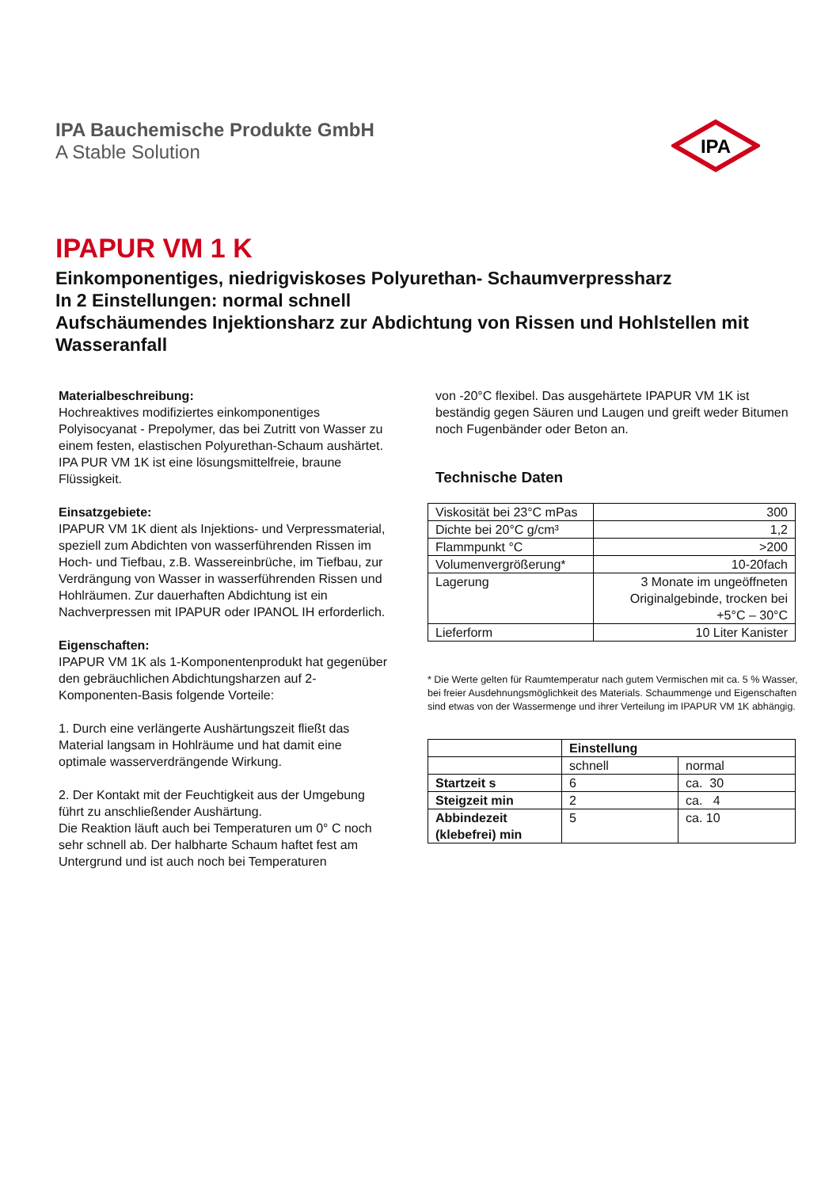IPA Bauchemische Produkte GmbH
A Stable Solution
IPA
IPAPUR VM 1 K
Einkomponentiges, niedrigviskoses Polyurethan- Schaumverpressharz
In 2 Einstellungen: normal schnell
Aufschäumendes Injektionsharz zur Abdichtung von Rissen und Hohlstellen mit Wasseranfall
Materialbeschreibung:
Hochreaktives modifiziertes einkomponentiges Polyisocyanat - Prepolymer, das bei Zutritt von Wasser zu einem festen, elastischen Polyurethan-Schaum aushärtet. IPA PUR VM 1K ist eine lösungsmittelfreie, braune Flüssigkeit.
Einsatzgebiete:
IPAPUR VM 1K dient als Injektions- und Verpressmaterial, speziell zum Abdichten von wasserführenden Rissen im Hoch- und Tiefbau, z.B. Wassereinbrüche, im Tiefbau, zur Verdrängung von Wasser in wasserführenden Rissen und Hohlräumen. Zur dauerhaften Abdichtung ist ein Nachverpressen mit IPAPUR oder IPANOL IH erforderlich.
Eigenschaften:
IPAPUR VM 1K als 1-Komponentenprodukt hat gegenüber den gebräuchlichen Abdichtungsharzen auf 2-Komponenten-Basis folgende Vorteile:
1. Durch eine verlängerte Aushärtungszeit fließt das Material langsam in Hohlräume und hat damit eine optimale wasserverdrängende Wirkung.
2. Der Kontakt mit der Feuchtigkeit aus der Umgebung führt zu anschließender Aushärtung.
Die Reaktion läuft auch bei Temperaturen um 0° C noch sehr schnell ab. Der halbharte Schaum haftet fest am Untergrund und ist auch noch bei Temperaturen
von -20°C flexibel. Das ausgehärtete IPAPUR VM 1K ist beständig gegen Säuren und Laugen und greift weder Bitumen noch Fugenbänder oder Beton an.
Technische Daten
| Viskosität bei 23°C mPas | 300 |
| Dichte bei 20°C g/cm³ | 1,2 |
| Flammpunkt °C | >200 |
| Volumenvergrößerung* | 10-20fach |
| Lagerung | 3 Monate im ungeöffneten Originalgebinde, trocken bei +5°C – 30°C |
| Lieferform | 10 Liter Kanister |
* Die Werte gelten für Raumtemperatur nach gutem Vermischen mit ca. 5 % Wasser, bei freier Ausdehnungsmöglichkeit des Materials. Schaummenge und Eigenschaften sind etwas von der Wassermenge und ihrer Verteilung im IPAPUR VM 1K abhängig.
| | Einstellung | |
| --- | --- | --- |
| | schnell | normal |
| Startzeit s | 6 | ca. 30 |
| Steigzeit min | 2 | ca. 4 |
| Abbindezeit (klebefrei) min | 5 | ca. 10 |